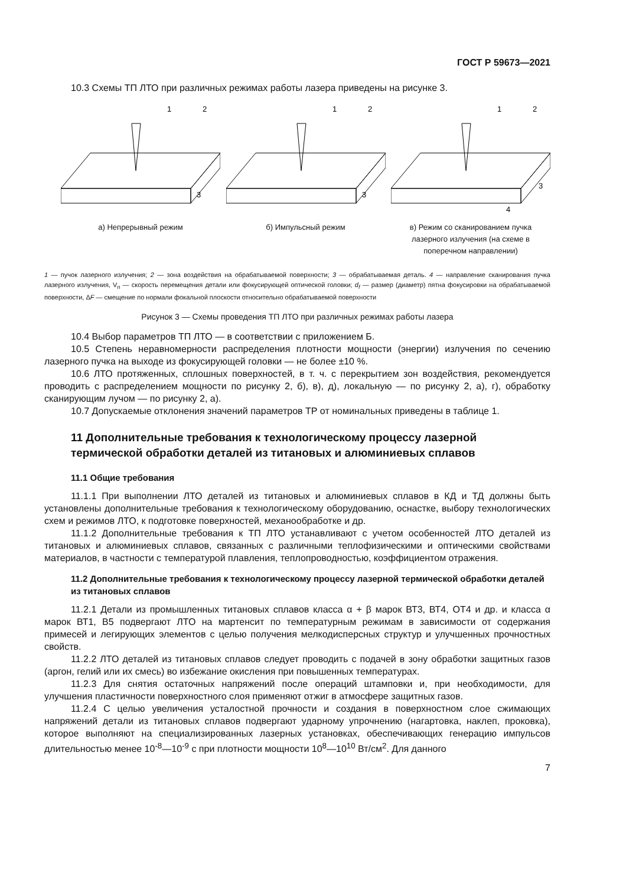ГОСТ Р 59673—2021
10.3 Схемы ТП ЛТО при различных режимах работы лазера приведены на рисунке 3.
1
2
3
а) Непрерывный режим
1
2
3
б) Импульсный режим
1
2
3
4
в) Режим со сканированием пучка лазерного излучения (на схеме в поперечном направлении)
1 — пучок лазерного излучения; 2 — зона воздействия на обрабатываемой поверхности; 3 — обрабатываемая деталь. 4 — направление сканирования пучка лазерного излучения, V<sub>п</sub> — скорость перемещения детали или фокусирующей оптической головки; d<sub>f</sub> — размер (диаметр) пятна фокусировки на обрабатываемой поверхности, ΔF — смещение по нормали фокальной плоскости относительно обрабатываемой поверхности
Рисунок 3 — Схемы проведения ТП ЛТО при различных режимах работы лазера
10.4 Выбор параметров ТП ЛТО — в соответствии с приложением Б.
10.5 Степень неравномерности распределения плотности мощности (энергии) излучения по сечению лазерного пучка на выходе из фокусирующей головки — не более ±10 %.
10.6 ЛТО протяженных, сплошных поверхностей, в т. ч. с перекрытием зон воздействия, рекомендуется проводить с распределением мощности по рисунку 2, б), в), д), локальную — по рисунку 2, а), г), обработку сканирующим лучом — по рисунку 2, а).
10.7 Допускаемые отклонения значений параметров ТР от номинальных приведены в таблице 1.
11 Дополнительные требования к технологическому процессу лазерной термической обработки деталей из титановых и алюминиевых сплавов
11.1 Общие требования
11.1.1 При выполнении ЛТО деталей из титановых и алюминиевых сплавов в КД и ТД должны быть установлены дополнительные требования к технологическому оборудованию, оснастке, выбору технологических схем и режимов ЛТО, к подготовке поверхностей, механообработке и др.
11.1.2 Дополнительные требования к ТП ЛТО устанавливают с учетом особенностей ЛТО деталей из титановых и алюминиевых сплавов, связанных с различными теплофизическими и оптическими свойствами материалов, в частности с температурой плавления, теплопроводностью, коэффициентом отражения.
11.2 Дополнительные требования к технологическому процессу лазерной термической обработки деталей из титановых сплавов
11.2.1 Детали из промышленных титановых сплавов класса α + β марок ВТ3, ВТ4, ОТ4 и др. и класса α марок ВТ1, В5 подвергают ЛТО на мартенсит по температурным режимам в зависимости от содержания примесей и легирующих элементов с целью получения мелкодисперсных структур и улучшенных прочностных свойств.
11.2.2 ЛТО деталей из титановых сплавов следует проводить с подачей в зону обработки защитных газов (аргон, гелий или их смесь) во избежание окисления при повышенных температурах.
11.2.3 Для снятия остаточных напряжений после операций штамповки и, при необходимости, для улучшения пластичности поверхностного слоя применяют отжиг в атмосфере защитных газов.
11.2.4 С целью увеличения усталостной прочности и создания в поверхностном слое сжимающих напряжений детали из титановых сплавов подвергают ударному упрочнению (нагартовка, наклеп, проковка), которое выполняют на специализированных лазерных установках, обеспечивающих генерацию импульсов длительностью менее 10<sup>-8</sup>—10<sup>-9</sup> с при плотности мощности 10<sup>8</sup>—10<sup>10</sup> Вт/см<sup>2</sup>. Для данного
7